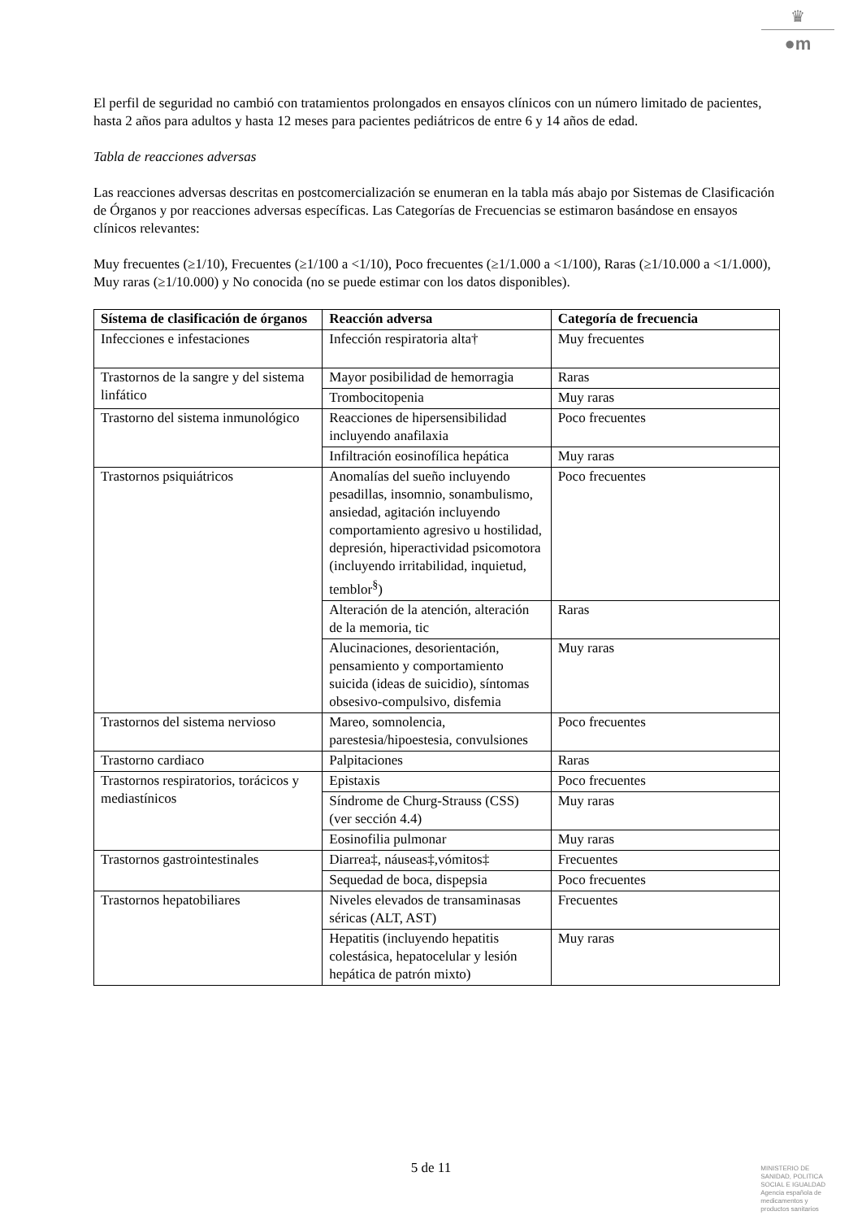♛
●m
El perfil de seguridad no cambió con tratamientos prolongados en ensayos clínicos con un número limitado de pacientes, hasta 2 años para adultos y hasta 12 meses para pacientes pediátricos de entre 6 y 14 años de edad.
Tabla de reacciones adversas
Las reacciones adversas descritas en postcomercialización se enumeran en la tabla más abajo por Sistemas de Clasificación de Órganos y por reacciones adversas específicas. Las Categorías de Frecuencias se estimaron basándose en ensayos clínicos relevantes:
Muy frecuentes (≥1/10), Frecuentes (≥1/100 a <1/10), Poco frecuentes (≥1/1.000 a <1/100), Raras (≥1/10.000 a <1/1.000), Muy raras (≥1/10.000) y No conocida (no se puede estimar con los datos disponibles).
| Sístema de clasificación de órganos | Reacción adversa | Categoría de frecuencia |
| --- | --- | --- |
| Infecciones e infestaciones | Infección respiratoria alta† | Muy frecuentes |
| Trastornos de la sangre y del sistema linfático | Mayor posibilidad de hemorragia | Raras |
| | Trombocitopenia | Muy raras |
| Trastorno del sistema inmunológico | Reacciones de hipersensibilidad incluyendo anafilaxia | Poco frecuentes |
| | Infiltración eosinofílica hepática | Muy raras |
| Trastornos psiquiátricos | Anomalías del sueño incluyendo pesadillas, insomnio, sonambulismo, ansiedad, agitación incluyendo comportamiento agresivo u hostilidad, depresión, hiperactividad psicomotora (incluyendo irritabilidad, inquietud, temblor<sup>§</sup>) | Poco frecuentes |
| | Alteración de la atención, alteración de la memoria, tic | Raras |
| | Alucinaciones, desorientación, pensamiento y comportamiento suicida (ideas de suicidio), síntomas obsesivo-compulsivo, disfemia | Muy raras |
| Trastornos del sistema nervioso | Mareo, somnolencia, parestesia/hipoestesia, convulsiones | Poco frecuentes |
| Trastorno cardiaco | Palpitaciones | Raras |
| Trastornos respiratorios, torácicos y mediastínicos | Epistaxis | Poco frecuentes |
| | Síndrome de Churg-Strauss (CSS) (ver sección 4.4) | Muy raras |
| | Eosinofilia pulmonar | Muy raras |
| Trastornos gastrointestinales | Diarrea‡, náuseas‡,vómitos‡ | Frecuentes |
| | Sequedad de boca, dispepsia | Poco frecuentes |
| Trastornos hepatobiliares | Niveles elevados de transaminasas séricas (ALT, AST) | Frecuentes |
| | Hepatitis (incluyendo hepatitis colestásica, hepatocelular y lesión hepática de patrón mixto) | Muy raras |
5 de 11
MINISTERIO DE
SANIDAD, POLITICA
SOCIAL E IGUALDAD
Agencia española de
medicamentos y
productos sanitarios